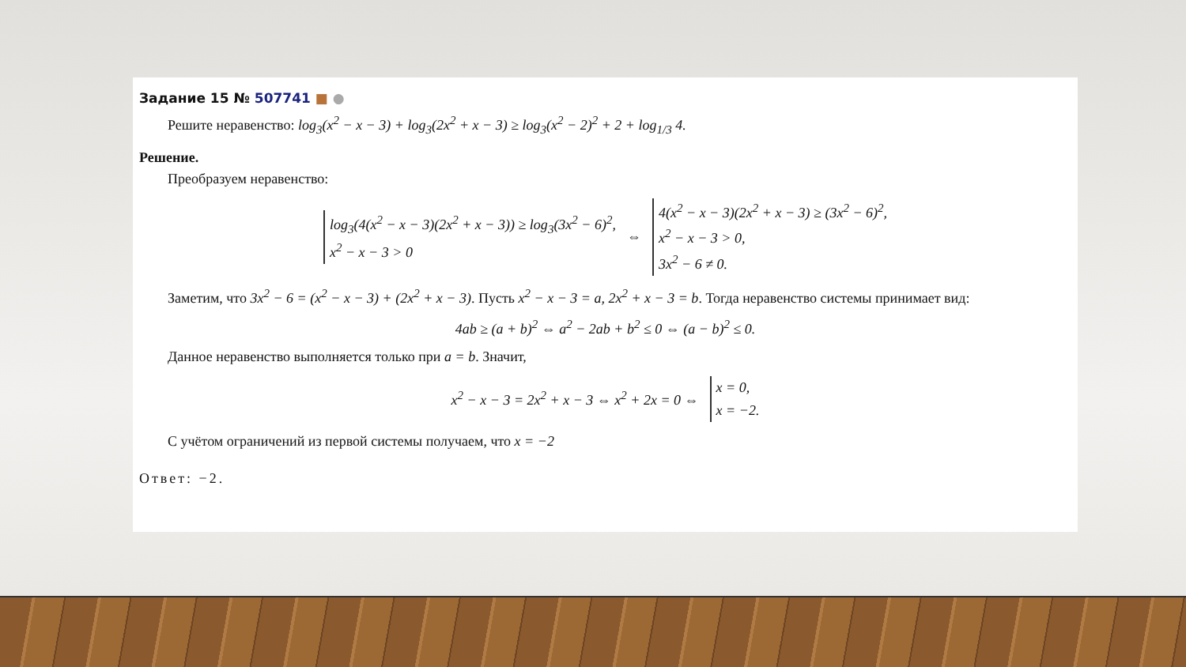Задание 15 № 507741 ■ ●
Решите неравенство: log<sub>3</sub>(x<sup>2</sup> − x − 3) + log<sub>3</sub>(2x<sup>2</sup> + x − 3) ≥ log<sub>3</sub>(x<sup>2</sup> − 2)<sup>2</sup> + 2 + log<sub>1/3</sub> 4.
Решение.
Преобразуем неравенство:
log<sub>3</sub>(4(x<sup>2</sup> − x − 3)(2x<sup>2</sup> + x − 3)) ≥ log<sub>3</sub>(3x<sup>2</sup> − 6)<sup>2</sup>,
x<sup>2</sup> − x − 3 > 0
⇔
4(x<sup>2</sup> − x − 3)(2x<sup>2</sup> + x − 3) ≥ (3x<sup>2</sup> − 6)<sup>2</sup>,
x<sup>2</sup> − x − 3 > 0,
3x<sup>2</sup> − 6 ≠ 0.
Заметим, что 3x<sup>2</sup> − 6 = (x<sup>2</sup> − x − 3) + (2x<sup>2</sup> + x − 3). Пусть x<sup>2</sup> − x − 3 = a, 2x<sup>2</sup> + x − 3 = b. Тогда неравенство системы принимает вид:
4ab ≥ (a + b)<sup>2</sup> ⇔ a<sup>2</sup> − 2ab + b<sup>2</sup> ≤ 0 ⇔ (a − b)<sup>2</sup> ≤ 0.
Данное неравенство выполняется только при a = b. Значит,
x<sup>2</sup> − x − 3 = 2x<sup>2</sup> + x − 3 ⇔ x<sup>2</sup> + 2x = 0 ⇔
x = 0,
x = −2.
С учётом ограничений из первой системы получаем, что x = −2
Ответ: −2.